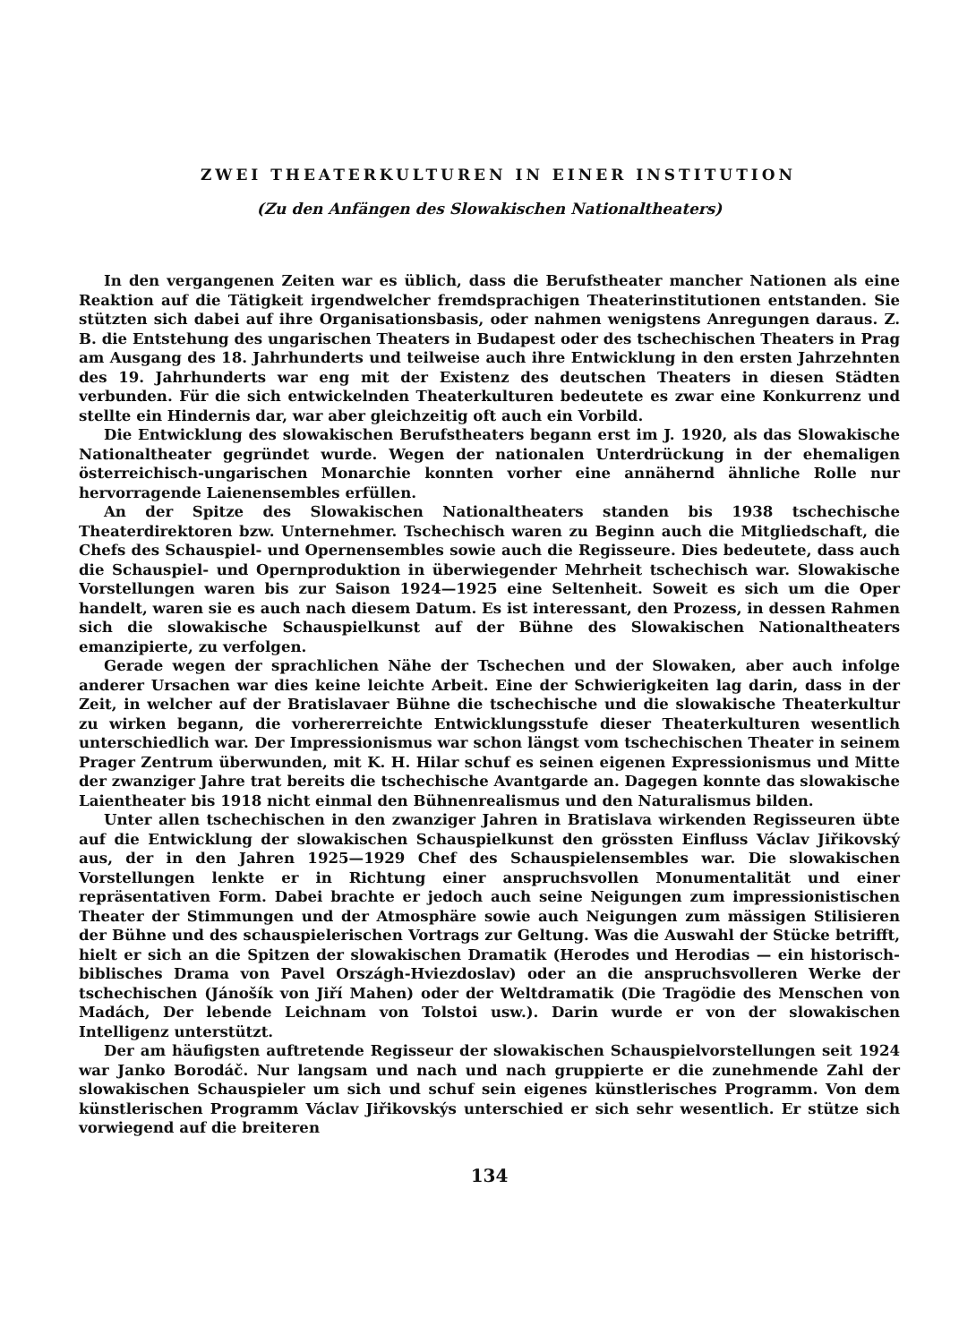ZWEI THEATERKULTUREN IN EINER INSTITUTION
(Zu den Anfängen des Slowakischen Nationaltheaters)
In den vergangenen Zeiten war es üblich, dass die Berufstheater mancher Nationen als eine Reaktion auf die Tätigkeit irgendwelcher fremdsprachigen Theaterinstitutionen entstanden. Sie stützten sich dabei auf ihre Organisationsbasis, oder nahmen wenigstens Anregungen daraus. Z. B. die Entstehung des ungarischen Theaters in Budapest oder des tschechischen Theaters in Prag am Ausgang des 18. Jahrhunderts und teilweise auch ihre Entwicklung in den ersten Jahrzehnten des 19. Jahrhunderts war eng mit der Existenz des deutschen Theaters in diesen Städten verbunden. Für die sich entwickelnden Theaterkulturen bedeutete es zwar eine Konkurrenz und stellte ein Hindernis dar, war aber gleichzeitig oft auch ein Vorbild.
Die Entwicklung des slowakischen Berufstheaters begann erst im J. 1920, als das Slowakische Nationaltheater gegründet wurde. Wegen der nationalen Unterdrückung in der ehemaligen österreichisch-ungarischen Monarchie konnten vorher eine annähernd ähnliche Rolle nur hervorragende Laienensembles erfüllen.
An der Spitze des Slowakischen Nationaltheaters standen bis 1938 tschechische Theaterdirektoren bzw. Unternehmer. Tschechisch waren zu Beginn auch die Mitgliedschaft, die Chefs des Schauspiel- und Opernensembles sowie auch die Regisseure. Dies bedeutete, dass auch die Schauspiel- und Opernproduktion in überwiegender Mehrheit tschechisch war. Slowakische Vorstellungen waren bis zur Saison 1924—1925 eine Seltenheit. Soweit es sich um die Oper handelt, waren sie es auch nach diesem Datum. Es ist interessant, den Prozess, in dessen Rahmen sich die slowakische Schauspielkunst auf der Bühne des Slowakischen Nationaltheaters emanzipierte, zu verfolgen.
Gerade wegen der sprachlichen Nähe der Tschechen und der Slowaken, aber auch infolge anderer Ursachen war dies keine leichte Arbeit. Eine der Schwierigkeiten lag darin, dass in der Zeit, in welcher auf der Bratislavaer Bühne die tschechische und die slowakische Theaterkultur zu wirken begann, die vorhererreichte Entwicklungsstufe dieser Theaterkulturen wesentlich unterschiedlich war. Der Impressionismus war schon längst vom tschechischen Theater in seinem Prager Zentrum überwunden, mit K. H. Hilar schuf es seinen eigenen Expressionismus und Mitte der zwanziger Jahre trat bereits die tschechische Avantgarde an. Dagegen konnte das slowakische Laientheater bis 1918 nicht einmal den Bühnenrealismus und den Naturalismus bilden.
Unter allen tschechischen in den zwanziger Jahren in Bratislava wirkenden Regisseuren übte auf die Entwicklung der slowakischen Schauspielkunst den grössten Einfluss Václav Jiřikovský aus, der in den Jahren 1925—1929 Chef des Schauspielensembles war. Die slowakischen Vorstellungen lenkte er in Richtung einer anspruchsvollen Monumentalität und einer repräsentativen Form. Dabei brachte er jedoch auch seine Neigungen zum impressionistischen Theater der Stimmungen und der Atmosphäre sowie auch Neigungen zum mässigen Stilisieren der Bühne und des schauspielerischen Vortrags zur Geltung. Was die Auswahl der Stücke betrifft, hielt er sich an die Spitzen der slowakischen Dramatik (Herodes und Herodias — ein historisch-biblisches Drama von Pavel Országh-Hviezdoslav) oder an die anspruchsvolleren Werke der tschechischen (Jánošík von Jiří Mahen) oder der Weltdramatik (Die Tragödie des Menschen von Madách, Der lebende Leichnam von Tolstoi usw.). Darin wurde er von der slowakischen Intelligenz unterstützt.
Der am häufigsten auftretende Regisseur der slowakischen Schauspielvorstellungen seit 1924 war Janko Borodáč. Nur langsam und nach und nach gruppierte er die zunehmende Zahl der slowakischen Schauspieler um sich und schuf sein eigenes künstlerisches Programm. Von dem künstlerischen Programm Václav Jiřikovskýs unterschied er sich sehr wesentlich. Er stütze sich vorwiegend auf die breiteren
134